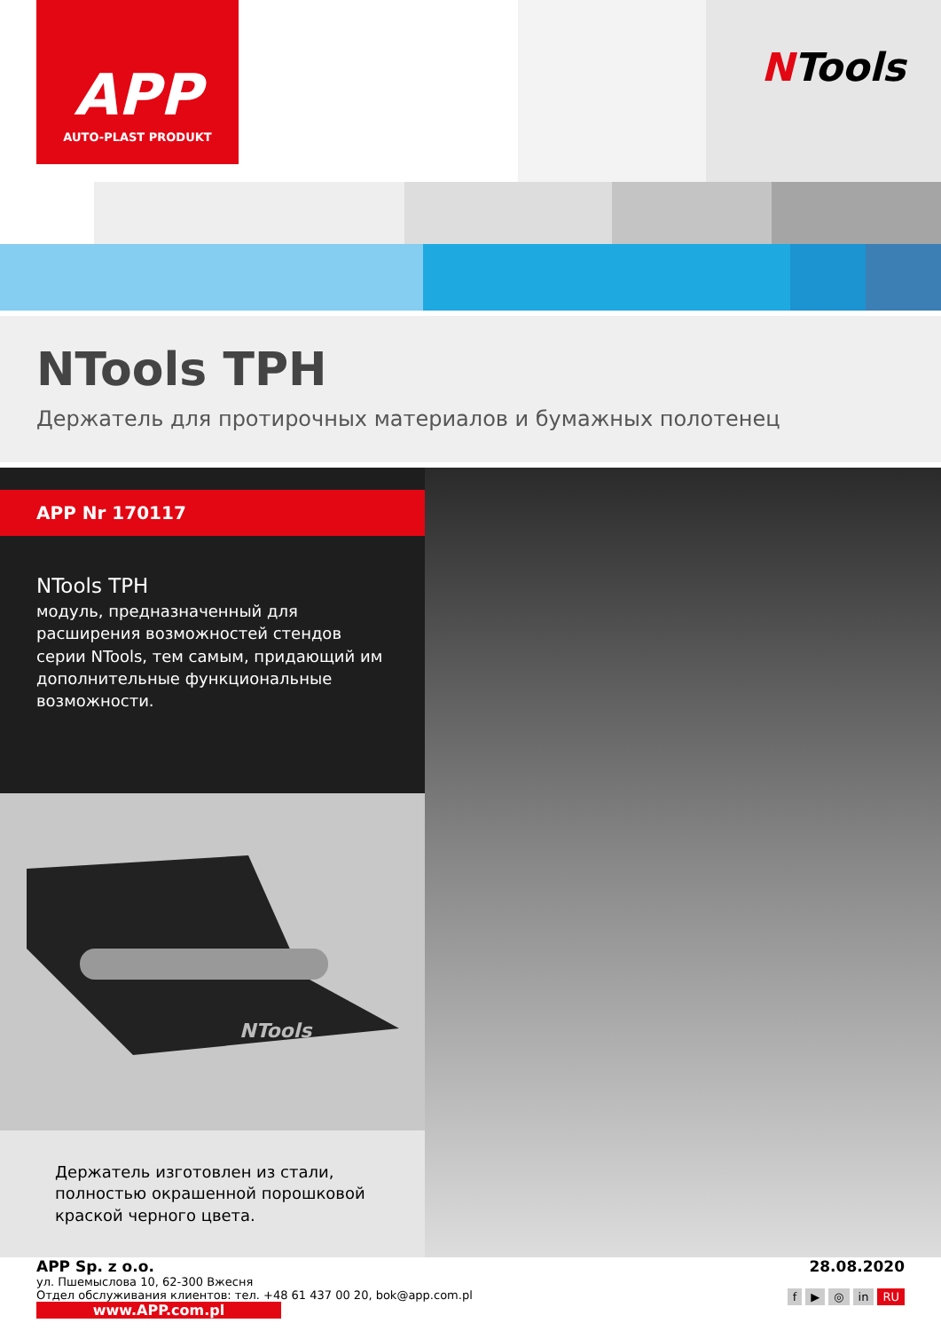APP
AUTO-PLAST PRODUKT
NTools
NTools TPH
Держатель для протирочных материалов и бумажных полотенец
APP Nr 170117
NTools TPH
модуль, предназначенный для расширения возможностей стендов серии NTools, тем самым, придающий им дополнительные функциональные возможности.
NTools
Держатель изготовлен из стали, полностью окрашенной порошковой краской черного цвета.
APP Sp. z o.o.
ул. Пшемыслова 10, 62-300 Вжесня
Отдел обслуживания клиентов: тел. +48 61 437 00 20, bok@app.com.pl
www.APP.com.pl
28.08.2020
f ▶ ◎ in RU